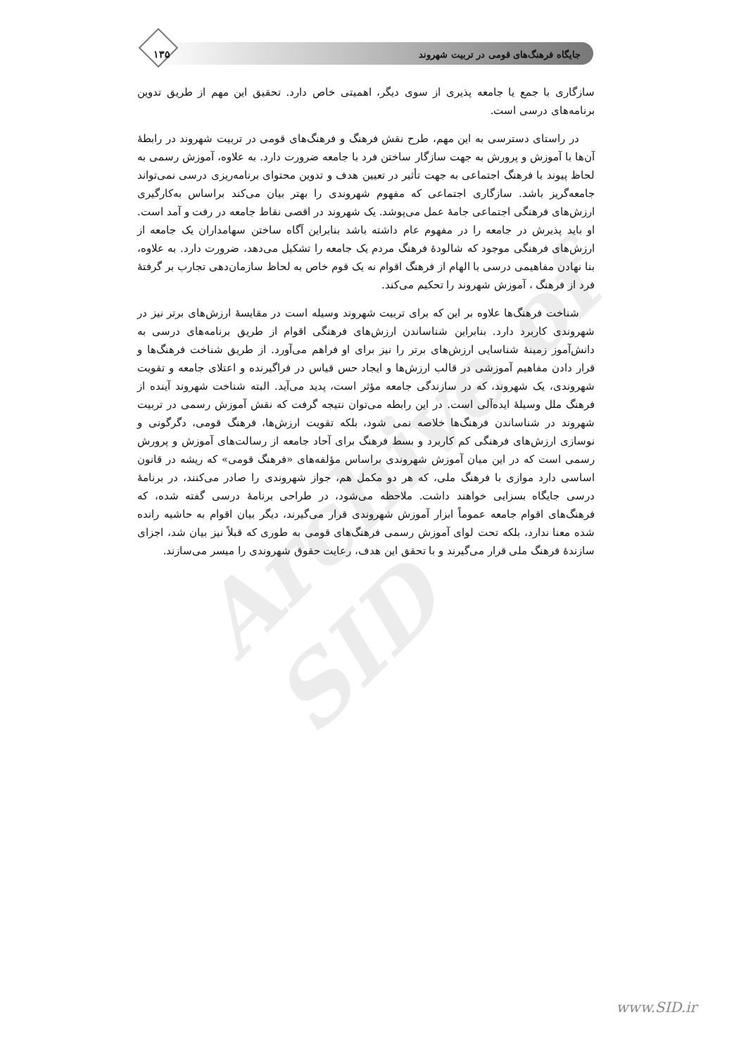جایگاه فرهنگ‌های قومی در تربیت شهروند ۱۳۵
Archive of SID
سازگاری با جمع یا جامعه پذیری از سوی دیگر، اهمیتی خاص دارد. تحقیق این مهم از طریق تدوین برنامه‌های درسی است.
در راستای دسترسی به این مهم، طرح نقش فرهنگ و فرهنگ‌های قومی در تربیت شهروند در رابطهٔ آن‌ها با آموزش و پرورش به جهت سازگار ساختن فرد با جامعه ضرورت دارد. به علاوه، آموزش رسمی به لحاظ پیوند با فرهنگ اجتماعی به جهت تأثیر در تعیین هدف و تدوین محتوای برنامه‌ریزی درسی نمی‌تواند جامعه‌گریز باشد. سازگاری اجتماعی که مفهوم شهروندی را بهتر بیان می‌کند براساس به‌کارگیری ارزش‌های فرهنگی اجتماعی جامهٔ عمل می‌پوشد. یک شهروند در اقصی نقاط جامعه در رفت و آمد است. او باید پذیرش در جامعه را در مفهوم عام داشته باشد بنابراین آگاه ساختن سهامداران یک جامعه از ارزش‌های فرهنگی موجود که شالودهٔ فرهنگ مردم یک جامعه را تشکیل می‌دهد، ضرورت دارد. به علاوه، بنا نهادن مفاهیمی درسی با الهام از فرهنگ اقوام نه یک قوم خاص به لحاظ سازمان‌دهی تجارب بر گرفتهٔ فرد از فرهنگ ، آموزش شهروند را تحکیم می‌کند.
شناخت فرهنگ‌ها علاوه بر این که برای تربیت شهروند وسیله است در مقایسهٔ ارزش‌های برتر نیز در شهروندی کاربرد دارد. بنابراین شناساندن ارزش‌های فرهنگی اقوام از طریق برنامه‌های درسی به دانش‌آموز زمینهٔ شناسایی ارزش‌های برتر را نیز برای او فراهم می‌آورد. از طریق شناخت فرهنگ‌ها و قرار دادن مفاهیم آموزشی در قالب ارزش‌ها و ایجاد حس قیاس در فراگیرنده و اعتلای جامعه و تقویت شهروندی، یک شهروند، که در سازندگی جامعه مؤثر است، پدید می‌آید. البته شناخت شهروند آینده از فرهنگ ملل وسیلهٔ ایده‌آلی است. در این رابطه می‌توان نتیجه گرفت که نقش آموزش رسمی در تربیت شهروند در شناساندن فرهنگ‌ها خلاصه نمی شود، بلکه تقویت ارزش‌ها، فرهنگ قومی، دگرگونی و نوسازی ارزش‌های فرهنگی کم کاربرد و بسط فرهنگ برای آحاد جامعه از رسالت‌های آموزش و پرورش رسمی است که در این میان آموزش شهروندی براساس مؤلفه‌های «فرهنگ قومی» که ریشه در قانون اساسی دارد موازی با فرهنگ ملی، که هر دو مکمل هم، جواز شهروندی را صادر می‌کنند، در برنامهٔ درسی جایگاه بسزایی خواهند داشت. ملاحظه می‌شود، در طراحی برنامهٔ درسی گفته شده، که فرهنگ‌های اقوام جامعه عموماً ابزار آموزش شهروندی قرار می‌گیرند، دیگر بیان اقوام به حاشیه رانده شده معنا ندارد، بلکه تحت لوای آموزش رسمی فرهنگ‌های قومی به طوری که قبلاً نیز بیان شد، اجزای سازندهٔ فرهنگ ملی قرار می‌گیرند و با تحقق این هدف، رعایت حقوق شهروندی را میسر می‌سازند.
www.SID.ir